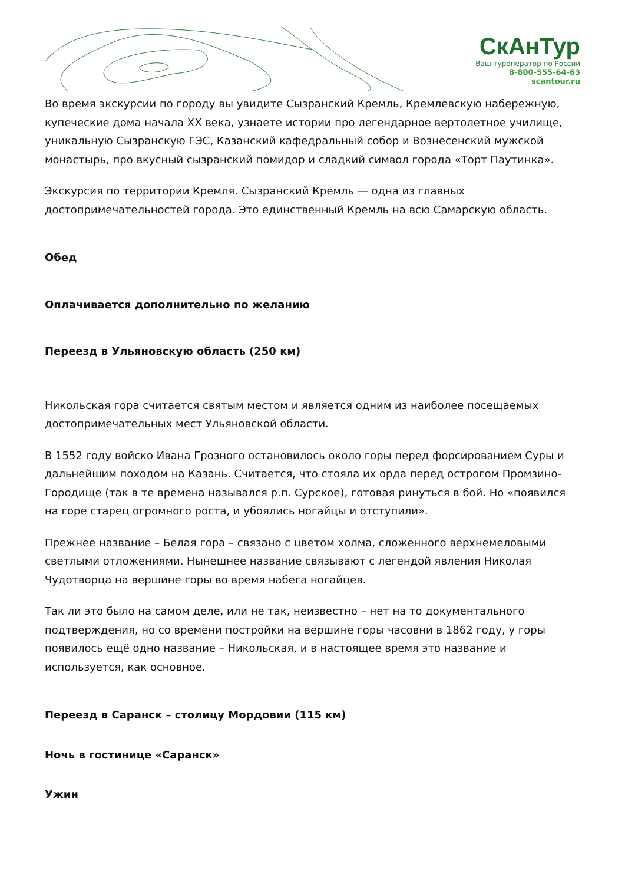СкАнТур
Ваш туроператор по России
8-800-555-64-63
scantour.ru
Во время экскурсии по городу вы увидите Сызранский Кремль, Кремлевскую набережную, купеческие дома начала XX века, узнаете истории про легендарное вертолетное училище, уникальную Сызранскую ГЭС, Казанский кафедральный собор и Вознесенский мужской монастырь, про вкусный сызранский помидор и сладкий символ города «Торт Паутинка».
Экскурсия по территории Кремля. Сызранский Кремль — одна из главных достопримечательностей города. Это единственный Кремль на всю Самарскую область.
Обед
Оплачивается дополнительно по желанию
Переезд в Ульяновскую область (250 км)
Никольская гора считается святым местом и является одним из наиболее посещаемых достопримечательных мест Ульяновской области.
В 1552 году войско Ивана Грозного остановилось около горы перед форсированием Суры и дальнейшим походом на Казань. Считается, что стояла их орда перед острогом Промзино-Городище (так в те времена назывался р.п. Сурское), готовая ринуться в бой. Но «появился на горе старец огромного роста, и убоялись ногайцы и отступили».
Прежнее название – Белая гора – связано с цветом холма, сложенного верхнемеловыми светлыми отложениями. Нынешнее название связывают с легендой явления Николая Чудотворца на вершине горы во время набега ногайцев.
Так ли это было на самом деле, или не так, неизвестно – нет на то документального подтверждения, но со времени постройки на вершине горы часовни в 1862 году, у горы появилось ещё одно название – Никольская, и в настоящее время это название и используется, как основное.
Переезд в Саранск – столицу Мордовии (115 км)
Ночь в гостинице «Саранск»
Ужин